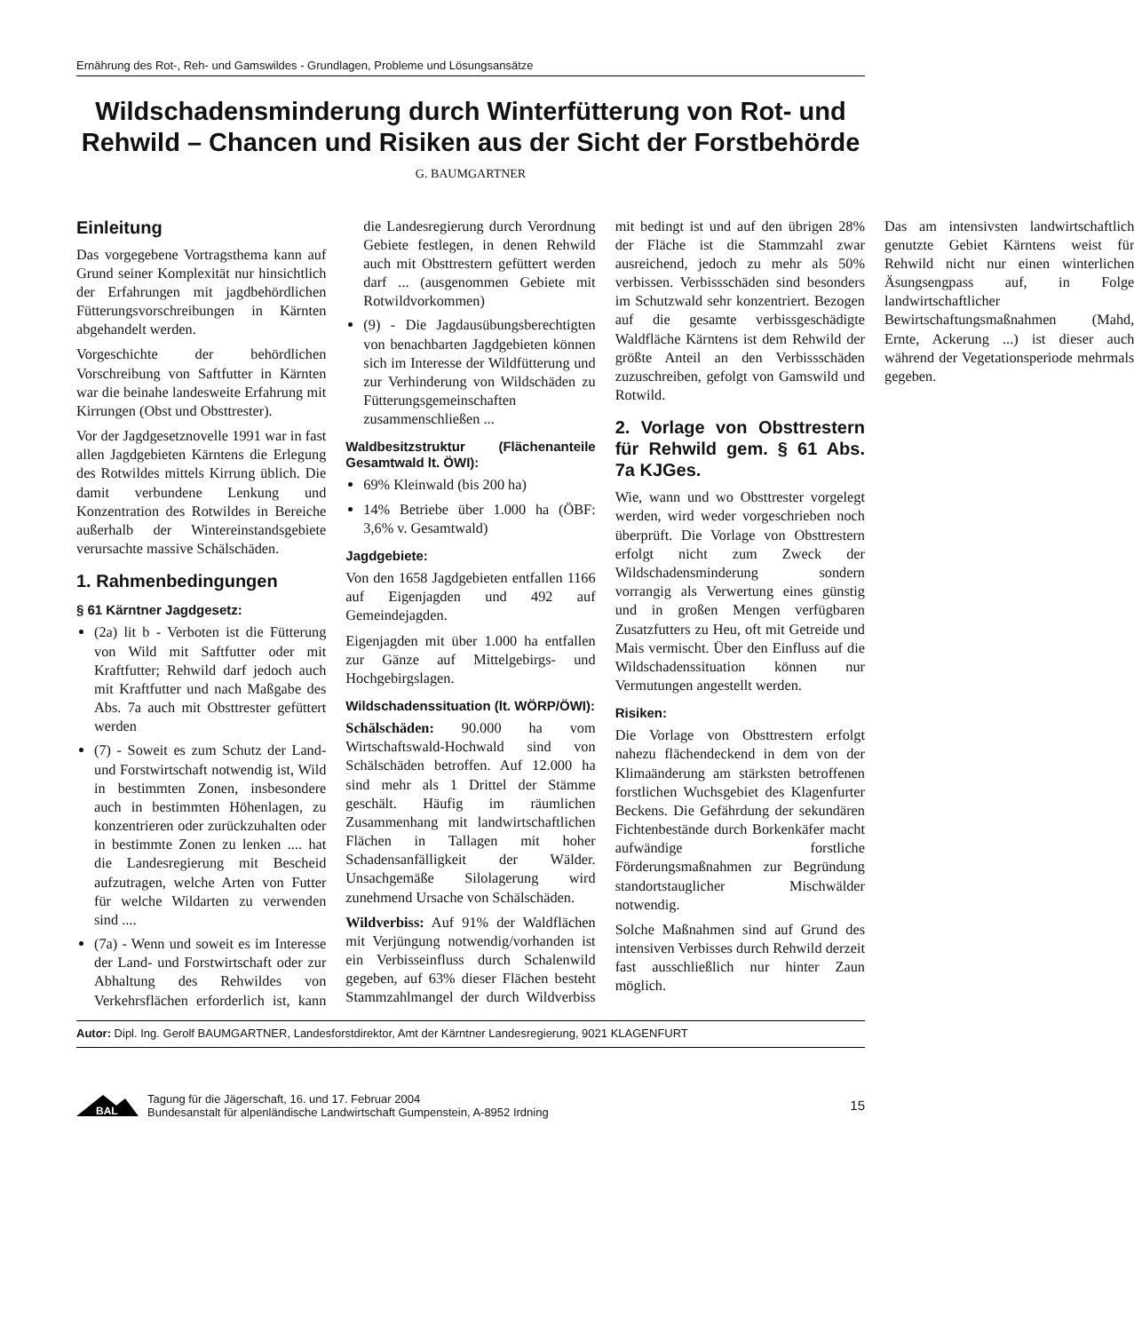Ernährung des Rot-, Reh- und Gamswildes - Grundlagen, Probleme und Lösungsansätze
Wildschadensminderung durch Winterfütterung von Rot- und Rehwild – Chancen und Risiken aus der Sicht der Forstbehörde
G. BAUMGARTNER
Einleitung
Das vorgegebene Vortragsthema kann auf Grund seiner Komplexität nur hinsichtlich der Erfahrungen mit jagdbehördlichen Fütterungsvorschreibungen in Kärnten abgehandelt werden.
Vorgeschichte der behördlichen Vorschreibung von Saftfutter in Kärnten war die beinahe landesweite Erfahrung mit Kirrungen (Obst und Obsttrester).
Vor der Jagdgesetznovelle 1991 war in fast allen Jagdgebieten Kärntens die Erlegung des Rotwildes mittels Kirrung üblich. Die damit verbundene Lenkung und Konzentration des Rotwildes in Bereiche außerhalb der Wintereinstandsgebiete verursachte massive Schälschäden.
1. Rahmenbedingungen
§ 61 Kärntner Jagdgesetz:
(2a) lit b - Verboten ist die Fütterung von Wild mit Saftfutter oder mit Kraftfutter; Rehwild darf jedoch auch mit Kraftfutter und nach Maßgabe des Abs. 7a auch mit Obsttrester gefüttert werden
(7) - Soweit es zum Schutz der Land- und Forstwirtschaft notwendig ist, Wild in bestimmten Zonen, insbesondere auch in bestimmten Höhenlagen, zu konzentrieren oder zurückzuhalten oder in bestimmte Zonen zu lenken .... hat die Landesregierung mit Bescheid aufzutragen, welche Arten von Futter für welche Wildarten zu verwenden sind ....
(7a) - Wenn und soweit es im Interesse der Land- und Forstwirtschaft oder zur Abhaltung des Rehwildes von Verkehrsflächen erforderlich ist, kann die Landesregierung durch Verordnung Gebiete festlegen, in denen Rehwild auch mit Obsttrestern gefüttert werden darf ... (ausgenommen Gebiete mit Rotwildvorkommen)
(9) - Die Jagdausübungsberechtigten von benachbarten Jagdgebieten können sich im Interesse der Wildfütterung und zur Verhinderung von Wildschäden zu Fütterungsgemeinschaften zusammenschließen ...
Waldbesitzstruktur (Flächenanteile Gesamtwald lt. ÖWI):
69% Kleinwald (bis 200 ha)
14% Betriebe über 1.000 ha (ÖBF: 3,6% v. Gesamtwald)
Jagdgebiete:
Von den 1658 Jagdgebieten entfallen 1166 auf Eigenjagden und 492 auf Gemeindejagden.
Eigenjagden mit über 1.000 ha entfallen zur Gänze auf Mittelgebirgs- und Hochgebirgslagen.
Wildschadenssituation (lt. WÖRP/ÖWI):
Schälschäden: 90.000 ha vom Wirtschaftswald-Hochwald sind von Schälschäden betroffen. Auf 12.000 ha sind mehr als 1 Drittel der Stämme geschält. Häufig im räumlichen Zusammenhang mit landwirtschaftlichen Flächen in Tallagen mit hoher Schadensanfälligkeit der Wälder. Unsachgemäße Silolagerung wird zunehmend Ursache von Schälschäden.
Wildverbiss: Auf 91% der Waldflächen mit Verjüngung notwendig/vorhanden ist ein Verbisseinfluss durch Schalenwild gegeben, auf 63% dieser Flächen besteht Stammzahlmangel der durch Wildverbiss mit bedingt ist und auf den übrigen 28% der Fläche ist die Stammzahl zwar ausreichend, jedoch zu mehr als 50% verbissen. Verbissschäden sind besonders im Schutzwald sehr konzentriert. Bezogen auf die gesamte verbissgeschädigte Waldfläche Kärntens ist dem Rehwild der größte Anteil an den Verbissschäden zuzuschreiben, gefolgt von Gamswild und Rotwild.
2. Vorlage von Obsttrestern für Rehwild gem. § 61 Abs. 7a KJGes.
Wie, wann und wo Obsttrester vorgelegt werden, wird weder vorgeschrieben noch überprüft. Die Vorlage von Obsttrestern erfolgt nicht zum Zweck der Wildschadensminderung sondern vorrangig als Verwertung eines günstig und in großen Mengen verfügbaren Zusatzfutters zu Heu, oft mit Getreide und Mais vermischt. Über den Einfluss auf die Wildschadenssituation können nur Vermutungen angestellt werden.
Risiken:
Die Vorlage von Obsttrestern erfolgt nahezu flächendeckend in dem von der Klimaänderung am stärksten betroffenen forstlichen Wuchsgebiet des Klagenfurter Beckens. Die Gefährdung der sekundären Fichtenbestände durch Borkenkäfer macht aufwändige forstliche Förderungsmaßnahmen zur Begründung standortstauglicher Mischwälder notwendig.
Solche Maßnahmen sind auf Grund des intensiven Verbisses durch Rehwild derzeit fast ausschließlich nur hinter Zaun möglich.
Das am intensivsten landwirtschaftlich genutzte Gebiet Kärntens weist für Rehwild nicht nur einen winterlichen Äsungsengpass auf, in Folge landwirtschaftlicher Bewirtschaftungsmaßnahmen (Mahd, Ernte, Ackerung ...) ist dieser auch während der Vegetationsperiode mehrmals gegeben.
Autor: Dipl. Ing. Gerolf BAUMGARTNER, Landesforstdirektor, Amt der Kärntner Landesregierung, 9021 KLAGENFURT
BAL
Tagung für die Jägerschaft, 16. und 17. Februar 2004
Bundesanstalt für alpenländische Landwirtschaft Gumpenstein, A-8952 Irdning
15